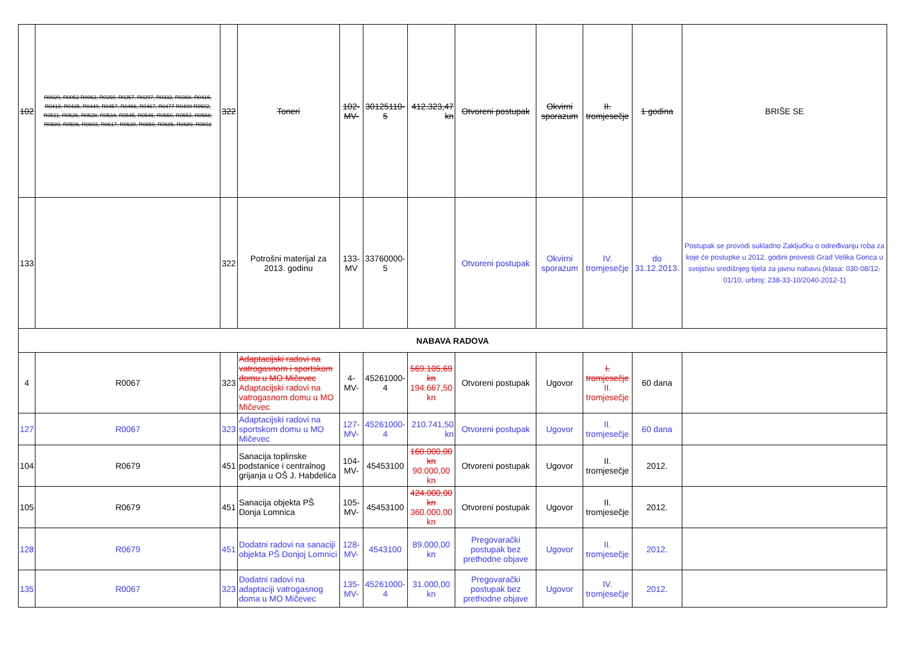| 102 | R0029, R0052 R0062, R0250, R0257, R0297, R0332, R0368, R0416, R0418, R0435, R0449, R0457, R0466, R0467, R0477 R0499 R0502, R0511, R0526, R0528, R0534, R0545, R0546, R0550, R0553, R0568, R0589, R0596, R0603, R0617, R0639, R0650, R0685, R0689, R0692 | 322 | Toneri | 102-MV- | 30125110-5 | 412.323,47 kn | Otvoreni postupak | Okvirni sporazum | II. tromjesečje | 1 godina | BRIŠE SE |
| 133 | | 322 | Potrošni materijal za 2013. godinu | 133-MV | 33760000-5 | | Otvoreni postupak | Okvirni sporazum | IV. tromjesečje | do 31.12.2013. | Postupak se provodi sukladno Zaključku o određivanju roba za koje će postupke u 2012. godini provesti Grad Velika Gorica u svojstvu središnjeg tijela za javnu nabavu (klasa: 030-08/12-01/10, urbroj: 238-33-10/2040-2012-1) |
| NABAVA RADOVA | | | | | | | | | | | |
| 4 | R0067 | 323 | Adaptacijski radovi na vatrogasnom i sportskom domu u MO Mičevec Adaptacijski radovi na vatrogasnom domu u MO Mičevec | 4-MV- | 45261000-4 | 569.105,69 kn 194.667,50 kn | Otvoreni postupak | Ugovor | I. tromjesečje II. tromjesečje | 60 dana | |
| 127 | R0067 | 323 | Adaptacijski radovi na sportskom domu u MO Mičevec | 127-MV- | 45261000-4 | 210.741,50 kn | Otvoreni postupak | Ugovor | II. tromjesečje | 60 dana | |
| 104 | R0679 | 451 | Sanacija toplinske podstanice i centralnog grijanja u OŠ J. Habdelića | 104-MV- | 45453100 | 160.000,00 kn 90.000,00 kn | Otvoreni postupak | Ugovor | II. tromjesečje | 2012. | |
| 105 | R0679 | 451 | Sanacija objekta PŠ Donja Lomnica | 105-MV- | 45453100 | 424.000,00 kn 360.000,00 kn | Otvoreni postupak | Ugovor | II. tromjesečje | 2012. | |
| 128 | R0679 | 451 | Dodatni radovi na sanaciji objekta PŠ Donjoj Lomnici | 128-MV- | 4543100 | 89.000,00 kn | Pregovarački postupak bez prethodne objave | Ugovor | II. tromjesečje | 2012. | |
| 135 | R0067 | 323 | Dodatni radovi na adaptaciji vatrogasnog doma u MO Mičevec | 135-MV- | 45261000-4 | 31.000,00 kn | Pregovarački postupak bez prethodne objave | Ugovor | IV. tromjesečje | 2012. | |